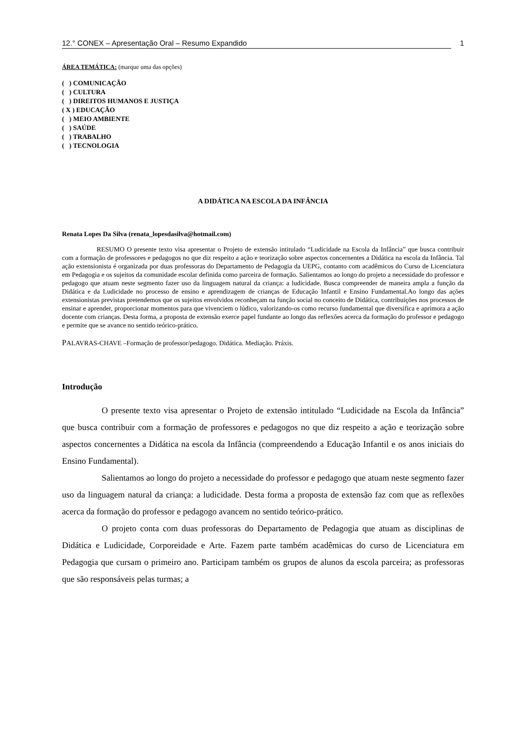12.° CONEX – Apresentação Oral – Resumo Expandido 1
ÁREA TEMÁTICA: (marque uma das opções)
( ) COMUNICAÇÃO
( ) CULTURA
( ) DIREITOS HUMANOS E JUSTIÇA
( X ) EDUCAÇÃO
( ) MEIO AMBIENTE
( ) SAÚDE
( ) TRABALHO
( ) TECNOLOGIA
A DIDÁTICA NA ESCOLA DA INFÂNCIA
Renata Lopes Da Silva (renata_lopesdasilva@hotmail.com)
RESUMO O presente texto visa apresentar o Projeto de extensão intitulado “Ludicidade na Escola da Infância” que busca contribuir com a formação de professores e pedagogos no que diz respeito a ação e teorização sobre aspectos concernentes a Didática na escola da Infância. Tal ação extensionista é organizada por duas professoras do Departamento de Pedagogia da UEPG, contanto com acadêmicos do Curso de Licenciatura em Pedagogia e os sujeitos da comunidade escolar definida como parceira de formação. Salientamos ao longo do projeto a necessidade do professor e pedagogo que atuam neste segmento fazer uso da linguagem natural da criança: a ludicidade. Busca compreender de maneira ampla a função da Didática e da Ludicidade no processo de ensino e aprendizagem de crianças de Educação Infantil e Ensino Fundamental.Ao longo das ações extensionistas previstas pretendemos que os sujeitos envolvidos reconheçam na função social no conceito de Didática, contribuições nos processos de ensinar e aprender, proporcionar momentos para que vivenciem o lúdico, valorizando-os como recurso fundamental que diversifica e aprimora a ação docente com crianças. Desta forma, a proposta de extensão exerce papel fundante ao longo das reflexões acerca da formação do professor e pedagogo e permite que se avance no sentido teórico-prático.
PALAVRAS-CHAVE –Formação de professor/pedagogo. Didática. Mediação. Práxis.
Introdução
O presente texto visa apresentar o Projeto de extensão intitulado “Ludicidade na Escola da Infância” que busca contribuir com a formação de professores e pedagogos no que diz respeito a ação e teorização sobre aspectos concernentes a Didática na escola da Infância (compreendendo a Educação Infantil e os anos iniciais do Ensino Fundamental).
Salientamos ao longo do projeto a necessidade do professor e pedagogo que atuam neste segmento fazer uso da linguagem natural da criança: a ludicidade. Desta forma a proposta de extensão faz com que as reflexões acerca da formação do professor e pedagogo avancem no sentido teórico-prático.
O projeto conta com duas professoras do Departamento de Pedagogia que atuam as disciplinas de Didática e Ludicidade, Corporeidade e Arte. Fazem parte também acadêmicas do curso de Licenciatura em Pedagogia que cursam o primeiro ano. Participam também os grupos de alunos da escola parceira; as professoras que são responsáveis pelas turmas; a